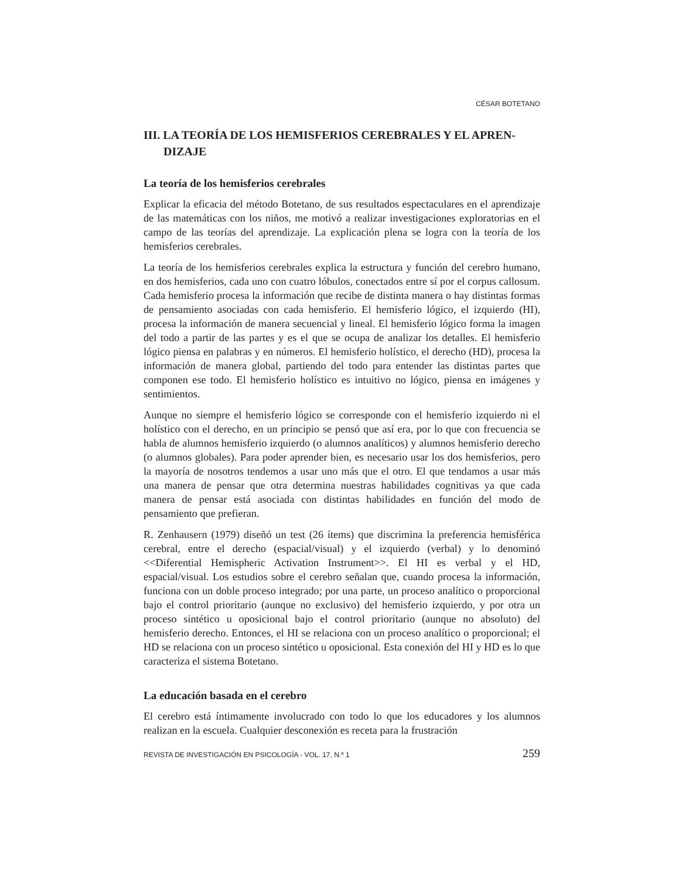CÉSAR BOTETANO
III. LA TEORÍA DE LOS HEMISFERIOS CEREBRALES Y EL APREN-DIZAJE
La teoría de los hemisferios cerebrales
Explicar la eficacia del método Botetano, de sus resultados espectaculares en el aprendizaje de las matemáticas con los niños, me motivó a realizar investigaciones exploratorias en el campo de las teorías del aprendizaje. La explicación plena se logra con la teoría de los hemisferios cerebrales.
La teoría de los hemisferios cerebrales explica la estructura y función del cerebro humano, en dos hemisferios, cada uno con cuatro lóbulos, conectados entre sí por el corpus callosum. Cada hemisferio procesa la información que recibe de distinta manera o hay distintas formas de pensamiento asociadas con cada hemisferio. El hemisferio lógico, el izquierdo (HI), procesa la información de manera secuencial y lineal. El hemisferio lógico forma la imagen del todo a partir de las partes y es el que se ocupa de analizar los detalles. El hemisferio lógico piensa en palabras y en números. El hemisferio holístico, el derecho (HD), procesa la información de manera global, partiendo del todo para entender las distintas partes que componen ese todo. El hemisferio holístico es intuitivo no lógico, piensa en imágenes y sentimientos.
Aunque no siempre el hemisferio lógico se corresponde con el hemisferio izquierdo ni el holístico con el derecho, en un principio se pensó que así era, por lo que con frecuencia se habla de alumnos hemisferio izquierdo (o alumnos analíticos) y alumnos hemisferio derecho (o alumnos globales). Para poder aprender bien, es necesario usar los dos hemisferios, pero la mayoría de nosotros tendemos a usar uno más que el otro. El que tendamos a usar más una manera de pensar que otra determina nuestras habilidades cognitivas ya que cada manera de pensar está asociada con distintas habilidades en función del modo de pensamiento que prefieran.
R. Zenhausern (1979) diseñó un test (26 ítems) que discrimina la preferencia hemisférica cerebral, entre el derecho (espacial/visual) y el izquierdo (verbal) y lo denominó <<Diferential Hemispheric Activation Instrument>>. El HI es verbal y el HD, espacial/visual. Los estudios sobre el cerebro señalan que, cuando procesa la información, funciona con un doble proceso integrado; por una parte, un proceso analítico o proporcional bajo el control prioritario (aunque no exclusivo) del hemisferio izquierdo, y por otra un proceso sintético u oposicional bajo el control prioritario (aunque no absoluto) del hemisferio derecho. Entonces, el HI se relaciona con un proceso analítico o proporcional; el HD se relaciona con un proceso sintético u oposicional. Esta conexión del HI y HD es lo que caracteriza el sistema Botetano.
La educación basada en el cerebro
El cerebro está íntimamente involucrado con todo lo que los educadores y los alumnos realizan en la escuela. Cualquier desconexión es receta para la frustración
REVISTA DE INVESTIGACIÓN EN PSICOLOGÍA - VOL. 17, N.º 1 259